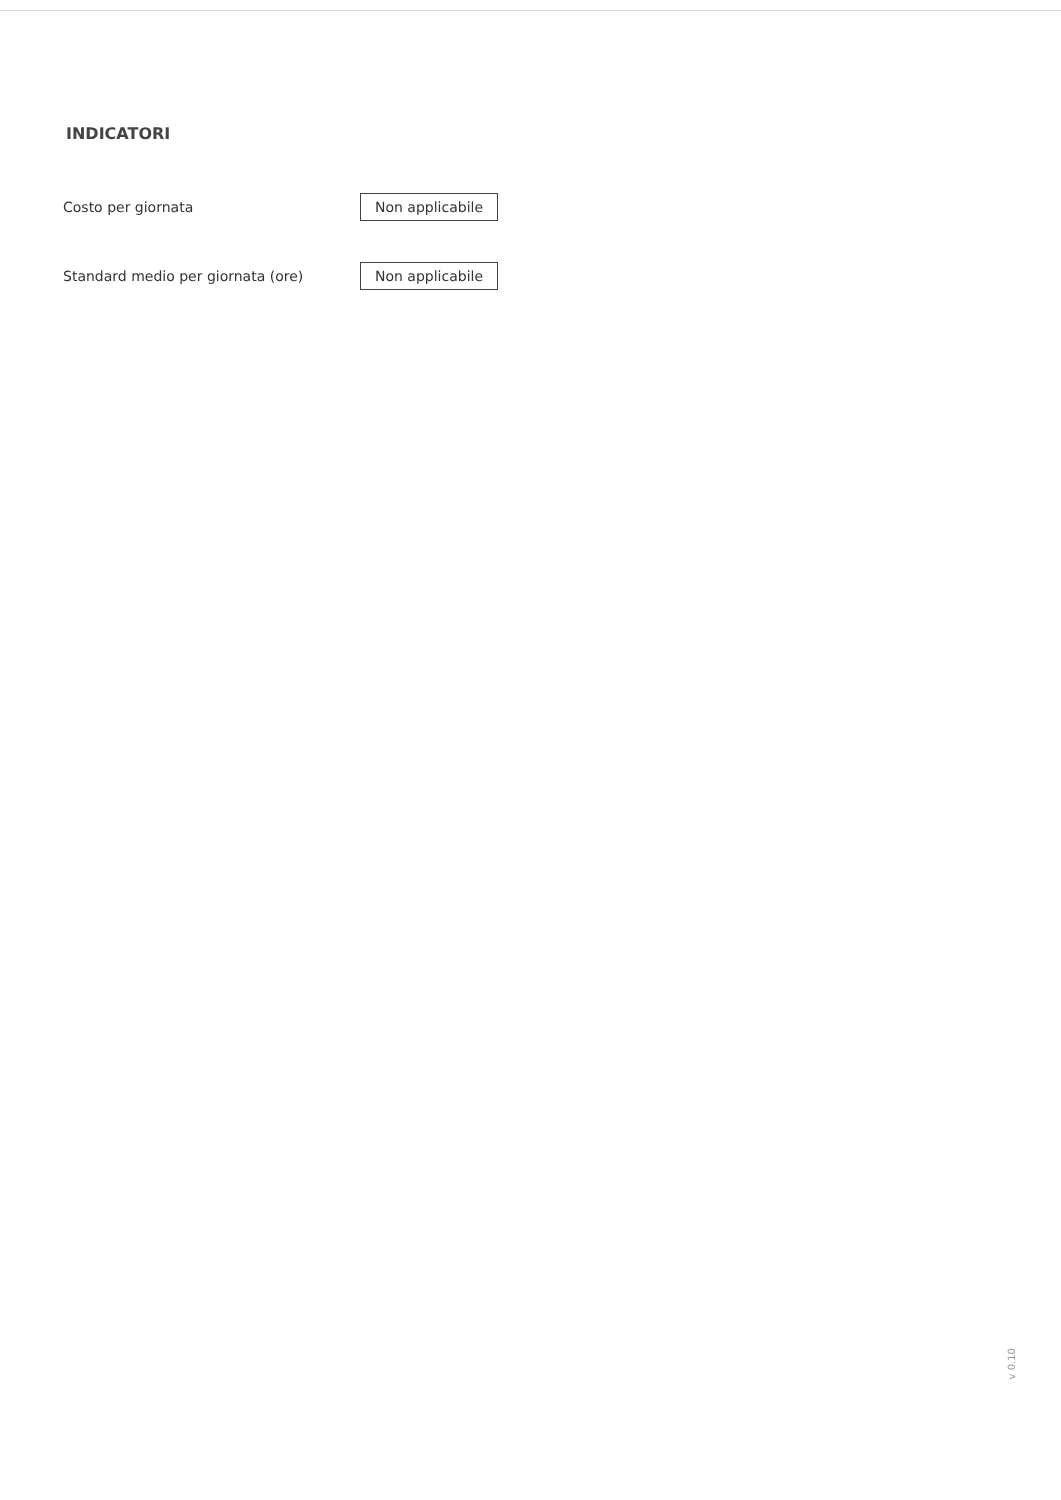INDICATORI
Costo per giornata
Non applicabile
Standard medio per giornata (ore)
Non applicabile
v 0.10